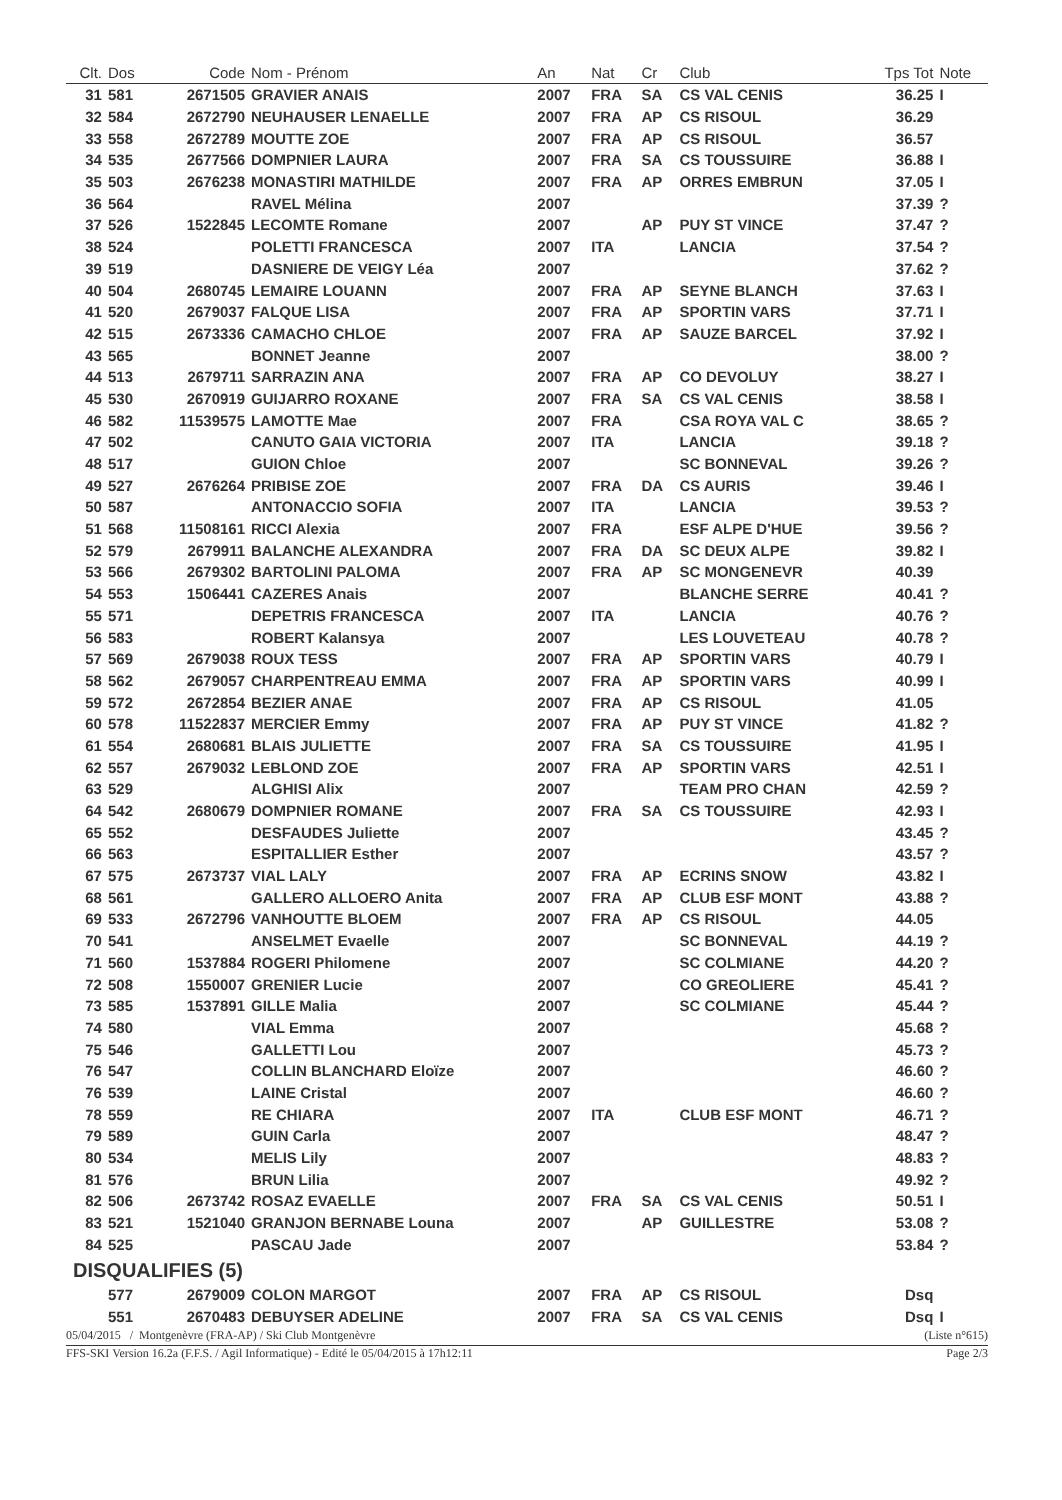| Clt. | Dos | Code | Nom - Prénom | An | Nat | Cr | Club | Tps Tot | Note |
| --- | --- | --- | --- | --- | --- | --- | --- | --- | --- |
| 31 | 581 | 2671505 | GRAVIER ANAIS | 2007 | FRA | SA | CS VAL CENIS | 36.25 | I |
| 32 | 584 | 2672790 | NEUHAUSER LENAELLE | 2007 | FRA | AP | CS RISOUL | 36.29 | |
| 33 | 558 | 2672789 | MOUTTE ZOE | 2007 | FRA | AP | CS RISOUL | 36.57 | |
| 34 | 535 | 2677566 | DOMPNIER LAURA | 2007 | FRA | SA | CS TOUSSUIRE | 36.88 | I |
| 35 | 503 | 2676238 | MONASTIRI MATHILDE | 2007 | FRA | AP | ORRES EMBRUN | 37.05 | I |
| 36 | 564 | | RAVEL Mélina | 2007 | | | | 37.39 | ? |
| 37 | 526 | 1522845 | LECOMTE Romane | 2007 | | AP | PUY ST VINCE | 37.47 | ? |
| 38 | 524 | | POLETTI FRANCESCA | 2007 | ITA | | LANCIA | 37.54 | ? |
| 39 | 519 | | DASNIERE DE VEIGY Léa | 2007 | | | | 37.62 | ? |
| 40 | 504 | 2680745 | LEMAIRE LOUANN | 2007 | FRA | AP | SEYNE BLANCH | 37.63 | I |
| 41 | 520 | 2679037 | FALQUE LISA | 2007 | FRA | AP | SPORTIN VARS | 37.71 | I |
| 42 | 515 | 2673336 | CAMACHO CHLOE | 2007 | FRA | AP | SAUZE BARCEL | 37.92 | I |
| 43 | 565 | | BONNET Jeanne | 2007 | | | | 38.00 | ? |
| 44 | 513 | 2679711 | SARRAZIN ANA | 2007 | FRA | AP | CO DEVOLUY | 38.27 | I |
| 45 | 530 | 2670919 | GUIJARRO ROXANE | 2007 | FRA | SA | CS VAL CENIS | 38.58 | I |
| 46 | 582 | 11539575 | LAMOTTE Mae | 2007 | FRA | | CSA ROYA VAL C | 38.65 | ? |
| 47 | 502 | | CANUTO GAIA VICTORIA | 2007 | ITA | | LANCIA | 39.18 | ? |
| 48 | 517 | | GUION Chloe | 2007 | | | SC BONNEVAL | 39.26 | ? |
| 49 | 527 | 2676264 | PRIBISE ZOE | 2007 | FRA | DA | CS AURIS | 39.46 | I |
| 50 | 587 | | ANTONACCIO SOFIA | 2007 | ITA | | LANCIA | 39.53 | ? |
| 51 | 568 | 11508161 | RICCI Alexia | 2007 | FRA | | ESF ALPE D'HUE | 39.56 | ? |
| 52 | 579 | 2679911 | BALANCHE ALEXANDRA | 2007 | FRA | DA | SC DEUX ALPE | 39.82 | I |
| 53 | 566 | 2679302 | BARTOLINI PALOMA | 2007 | FRA | AP | SC MONGENEVR | 40.39 | |
| 54 | 553 | 1506441 | CAZERES Anais | 2007 | | | BLANCHE SERRE | 40.41 | ? |
| 55 | 571 | | DEPETRIS FRANCESCA | 2007 | ITA | | LANCIA | 40.76 | ? |
| 56 | 583 | | ROBERT Kalansya | 2007 | | | LES LOUVETEAU | 40.78 | ? |
| 57 | 569 | 2679038 | ROUX TESS | 2007 | FRA | AP | SPORTIN VARS | 40.79 | I |
| 58 | 562 | 2679057 | CHARPENTREAU EMMA | 2007 | FRA | AP | SPORTIN VARS | 40.99 | I |
| 59 | 572 | 2672854 | BEZIER ANAE | 2007 | FRA | AP | CS RISOUL | 41.05 | |
| 60 | 578 | 11522837 | MERCIER Emmy | 2007 | FRA | AP | PUY ST VINCE | 41.82 | ? |
| 61 | 554 | 2680681 | BLAIS JULIETTE | 2007 | FRA | SA | CS TOUSSUIRE | 41.95 | I |
| 62 | 557 | 2679032 | LEBLOND ZOE | 2007 | FRA | AP | SPORTIN VARS | 42.51 | I |
| 63 | 529 | | ALGHISI Alix | 2007 | | | TEAM PRO CHAN | 42.59 | ? |
| 64 | 542 | 2680679 | DOMPNIER ROMANE | 2007 | FRA | SA | CS TOUSSUIRE | 42.93 | I |
| 65 | 552 | | DESFAUDES Juliette | 2007 | | | | 43.45 | ? |
| 66 | 563 | | ESPITALLIER Esther | 2007 | | | | 43.57 | ? |
| 67 | 575 | 2673737 | VIAL LALY | 2007 | FRA | AP | ECRINS SNOW | 43.82 | I |
| 68 | 561 | | GALLERO ALLOERO Anita | 2007 | FRA | AP | CLUB ESF MONT | 43.88 | ? |
| 69 | 533 | 2672796 | VANHOUTTE BLOEM | 2007 | FRA | AP | CS RISOUL | 44.05 | |
| 70 | 541 | | ANSELMET Evaelle | 2007 | | | SC BONNEVAL | 44.19 | ? |
| 71 | 560 | 1537884 | ROGERI Philomene | 2007 | | | SC COLMIANE | 44.20 | ? |
| 72 | 508 | 1550007 | GRENIER Lucie | 2007 | | | CO GREOLIERE | 45.41 | ? |
| 73 | 585 | 1537891 | GILLE Malia | 2007 | | | SC COLMIANE | 45.44 | ? |
| 74 | 580 | | VIAL Emma | 2007 | | | | 45.68 | ? |
| 75 | 546 | | GALLETTI Lou | 2007 | | | | 45.73 | ? |
| 76 | 547 | | COLLIN BLANCHARD Eloïze | 2007 | | | | 46.60 | ? |
| 76 | 539 | | LAINE Cristal | 2007 | | | | 46.60 | ? |
| 78 | 559 | | RE CHIARA | 2007 | ITA | | CLUB ESF MONT | 46.71 | ? |
| 79 | 589 | | GUIN Carla | 2007 | | | | 48.47 | ? |
| 80 | 534 | | MELIS Lily | 2007 | | | | 48.83 | ? |
| 81 | 576 | | BRUN Lilia | 2007 | | | | 49.92 | ? |
| 82 | 506 | 2673742 | ROSAZ EVAELLE | 2007 | FRA | SA | CS VAL CENIS | 50.51 | I |
| 83 | 521 | 1521040 | GRANJON BERNABE Louna | 2007 | | AP | GUILLESTRE | 53.08 | ? |
| 84 | 525 | | PASCAU Jade | 2007 | | | | 53.84 | ? |
| DISQUALIFIES (5) | | | | | | | | | |
| | 577 | 2679009 | COLON MARGOT | 2007 | FRA | AP | CS RISOUL | Dsq | |
| | 551 | 2670483 | DEBUYSER ADELINE | 2007 | FRA | SA | CS VAL CENIS | Dsq | I |
05/04/2015 / Montgenèvre (FRA-AP) / Ski Club Montgenèvre (Liste n°615)
FFS-SKI Version 16.2a (F.F.S. / Agil Informatique) - Edité le 05/04/2015 à 17h12:11 Page 2/3